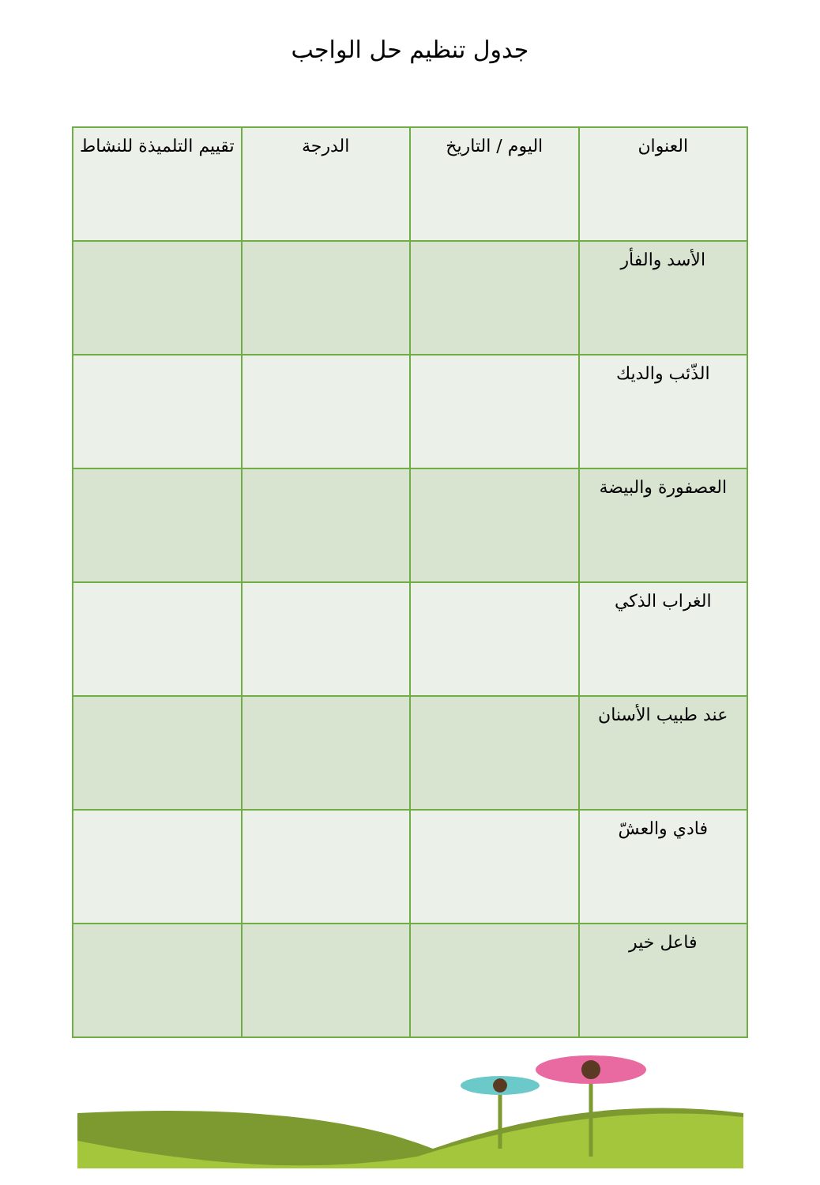جدول تنظيم حل الواجب
| العنوان | اليوم / التاريخ | الدرجة | تقييم التلميذة للنشاط |
| --- | --- | --- | --- |
| الأسد والفأر | | | |
| الذّئب والديك | | | |
| العصفورة والبيضة | | | |
| الغراب الذكي | | | |
| عند طبيب الأسنان | | | |
| فادي والعشّ | | | |
| فاعل خير | | | |